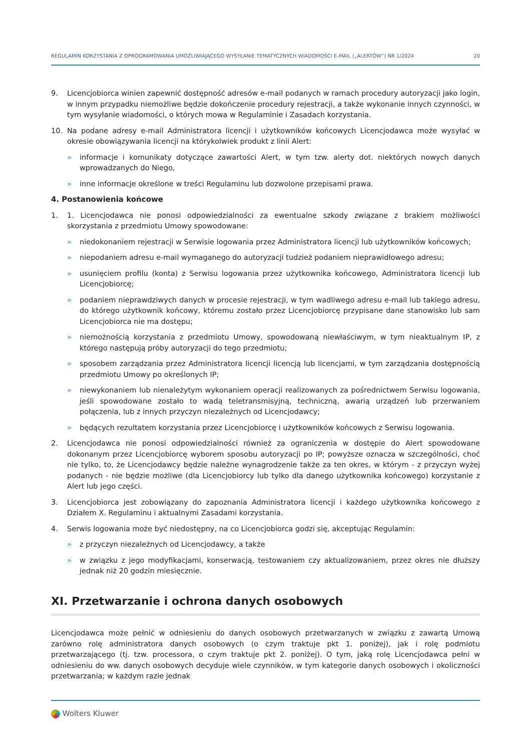REGULAMIN KORZYSTANIA Z OPROGRAMOWANIA UMOŻLIWIAJĄCEGO WYSYŁANIE TEMATYCZNYCH WIADOMOŚCI E-MAIL („ALERTÓW”) NR 1/2024 20
9. Licencjobiorca winien zapewnić dostępność adresów e-mail podanych w ramach procedury autoryzacji jako login, w innym przypadku niemożliwe będzie dokończenie procedury rejestracji, a także wykonanie innych czynności, w tym wysyłanie wiadomości, o których mowa w Regulaminie i Zasadach korzystania.
10. Na podane adresy e-mail Administratora licencji i użytkowników końcowych Licencjodawca może wysyłać w okresie obowiązywania licencji na którykolwiek produkt z linii Alert:
» informacje i komunikaty dotyczące zawartości Alert, w tym tzw. alerty dot. niektórych nowych danych wprowadzanych do Niego,
» inne informacje określone w treści Regulaminu lub dozwolone przepisami prawa.
4. Postanowienia końcowe
1. 1. Licencjodawca nie ponosi odpowiedzialności za ewentualne szkody związane z brakiem możliwości skorzystania z przedmiotu Umowy spowodowane:
» niedokonaniem rejestracji w Serwisie logowania przez Administratora licencji lub użytkowników końcowych;
» niepodaniem adresu e-mail wymaganego do autoryzacji tudzież podaniem nieprawidłowego adresu;
» usunięciem profilu (konta) z Serwisu logowania przez użytkownika końcowego, Administratora licencji lub Licencjobiorcę;
» podaniem nieprawdziwych danych w procesie rejestracji, w tym wadliwego adresu e-mail lub takiego adresu, do którego użytkownik końcowy, któremu zostało przez Licencjobiorcę przypisane dane stanowisko lub sam Licencjobiorca nie ma dostępu;
» niemożnością korzystania z przedmiotu Umowy, spowodowaną niewłaściwym, w tym nieaktualnym IP, z którego następują próby autoryzacji do tego przedmiotu;
» sposobem zarządzania przez Administratora licencji licencją lub licencjami, w tym zarządzania dostępnością przedmiotu Umowy po określonych IP;
» niewykonaniem lub nienależytym wykonaniem operacji realizowanych za pośrednictwem Serwisu logowania, jeśli spowodowane zostało to wadą teletransmisyjną, techniczną, awarią urządzeń lub przerwaniem połączenia, lub z innych przyczyn niezależnych od Licencjodawcy;
» będących rezultatem korzystania przez Licencjobiorcę i użytkowników końcowych z Serwisu logowania.
2. Licencjodawca nie ponosi odpowiedzialności również za ograniczenia w dostępie do Alert spowodowane dokonanym przez Licencjobiorcę wyborem sposobu autoryzacji po IP; powyższe oznacza w szczególności, choć nie tylko, to, że Licencjodawcy będzie należne wynagrodzenie także za ten okres, w którym - z przyczyn wyżej podanych - nie będzie możliwe (dla Licencjobiorcy lub tylko dla danego użytkownika końcowego) korzystanie z Alert lub jego części.
3. Licencjobiorca jest zobowiązany do zapoznania Administratora licencji i każdego użytkownika końcowego z Działem X. Regulaminu i aktualnymi Zasadami korzystania.
4. Serwis logowania może być niedostępny, na co Licencjobiorca godzi się, akceptując Regulamin:
» z przyczyn niezależnych od Licencjodawcy, a także
» w związku z jego modyfikacjami, konserwacją, testowaniem czy aktualizowaniem, przez okres nie dłuższy jednak niż 20 godzin miesięcznie.
XI. Przetwarzanie i ochrona danych osobowych
Licencjodawca może pełnić w odniesieniu do danych osobowych przetwarzanych w związku z zawartą Umową zarówno rolę administratora danych osobowych (o czym traktuje pkt 1. poniżej), jak i rolę podmiotu przetwarzającego (tj. tzw. processora, o czym traktuje pkt 2. poniżej). O tym, jaką rolę Licencjodawca pełni w odniesieniu do ww. danych osobowych decyduje wiele czynników, w tym kategorie danych osobowych i okoliczności przetwarzania; w każdym razie jednak
Wolters Kluwer